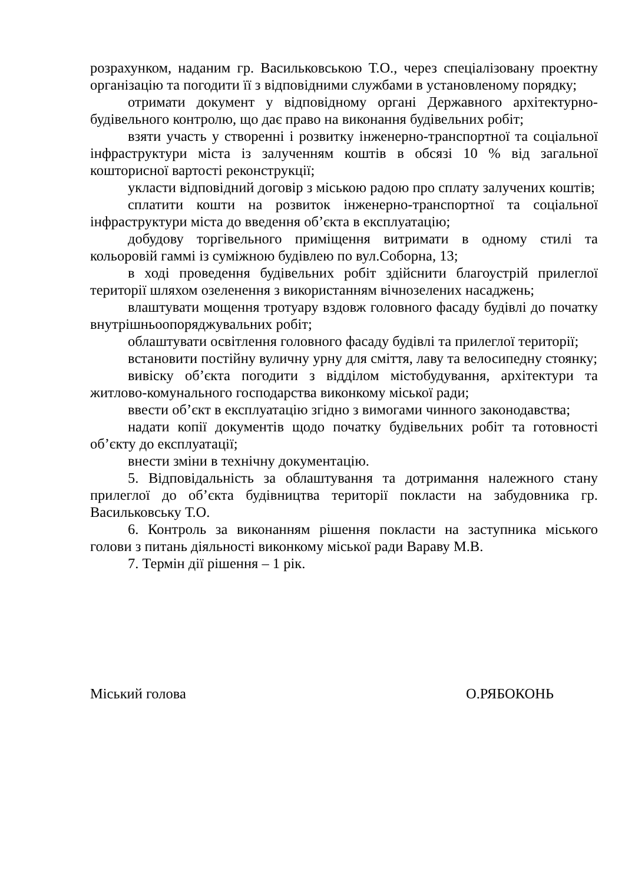розрахунком, наданим гр. Васильковською Т.О., через спеціалізовану проектну організацію та погодити її з відповідними службами в установленому порядку;
отримати документ у відповідному органі Державного архітектурно-будівельного контролю, що дає право на виконання будівельних робіт;
взяти участь у створенні і розвитку інженерно-транспортної та соціальної інфраструктури міста із залученням коштів в обсязі 10 % від загальної кошторисної вартості реконструкції;
укласти відповідний договір з міською радою про сплату залучених коштів;
сплатити кошти на розвиток інженерно-транспортної та соціальної інфраструктури міста до введення об’єкта в експлуатацію;
добудову торгівельного приміщення витримати в одному стилі та кольоровій гаммі із суміжною будівлею по вул.Соборна, 13;
в ході проведення будівельних робіт здійснити благоустрій прилеглої території шляхом озеленення з використанням вічнозелених насаджень;
влаштувати мощення тротуару вздовж головного фасаду будівлі до початку внутрішньоопоряджувальних робіт;
облаштувати освітлення головного фасаду будівлі та прилеглої території;
встановити постійну вуличну урну для сміття, лаву та велосипедну стоянку;
вивіску об’єкта погодити з відділом містобудування, архітектури та житлово-комунального господарства виконкому міської ради;
ввести об’єкт в експлуатацію згідно з вимогами чинного законодавства;
надати копії документів щодо початку будівельних робіт та готовності об’єкту до експлуатації;
внести зміни в технічну документацію.
5. Відповідальність за облаштування та дотримання належного стану прилеглої до об’єкта будівництва території покласти на забудовника гр. Васильковську Т.О.
6. Контроль за виконанням рішення покласти на заступника міського голови з питань діяльності виконкому міської ради Вараву М.В.
7. Термін дії рішення – 1 рік.
Міський голова О.РЯБОКОНЬ